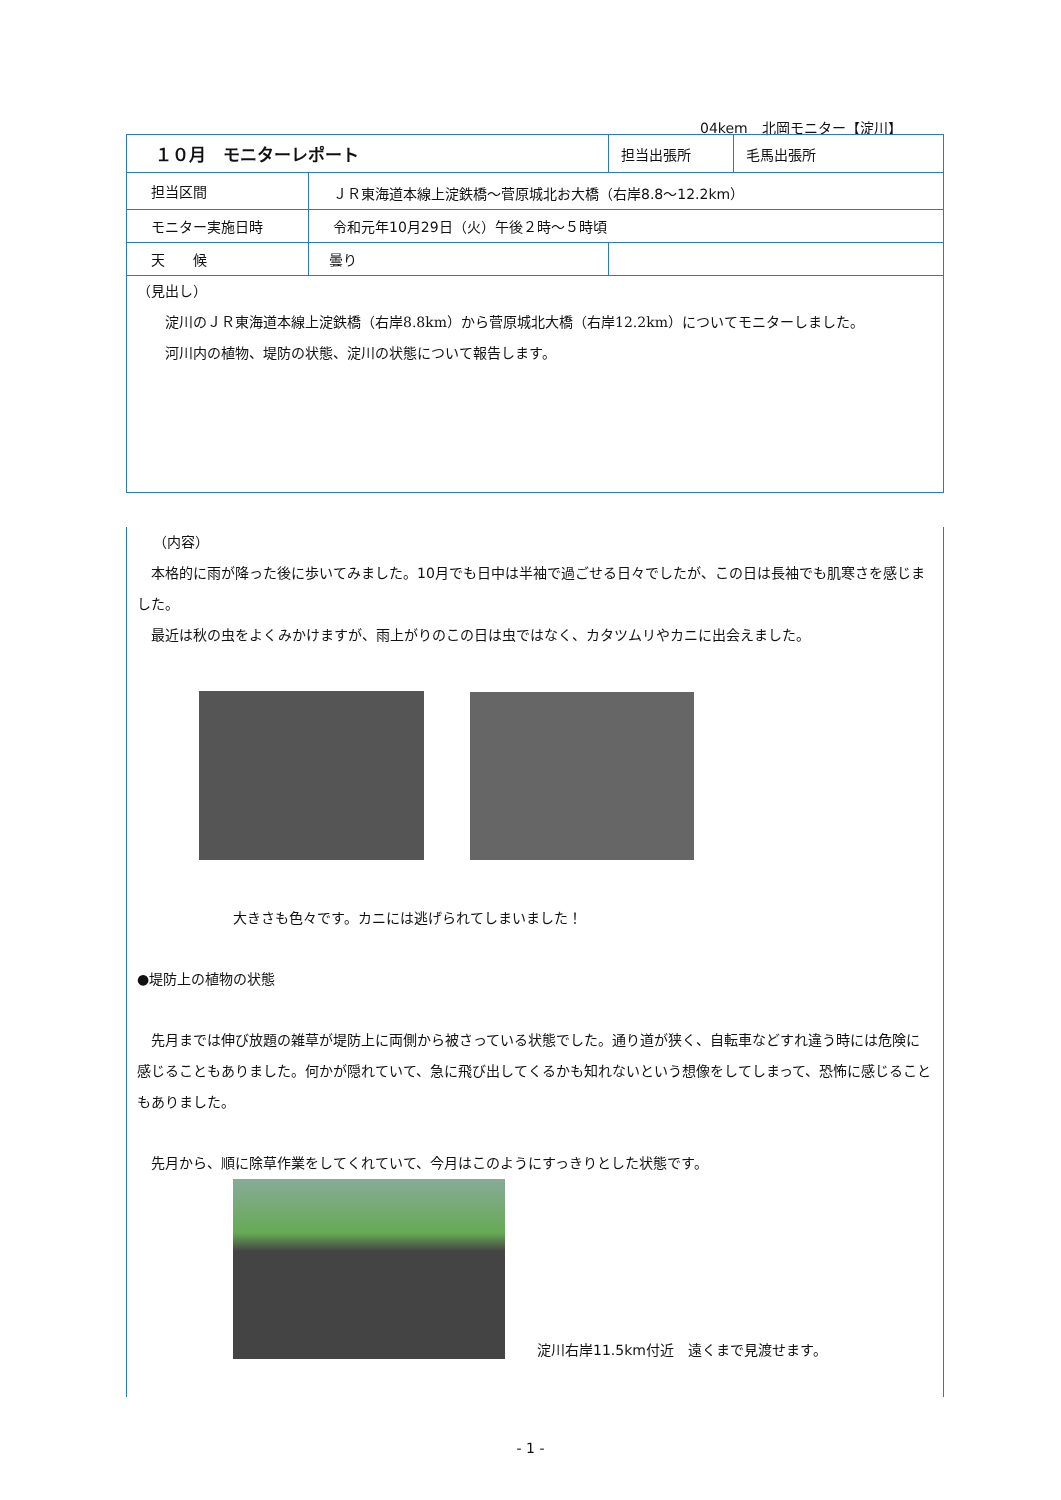04kem　北岡モニター【淀川】
| １０月 モニターレポート | | 担当出張所 | 毛馬出張所 |
| 担当区間 | ＪＲ東海道本線上淀鉄橋～菅原城北お大橋（右岸8.8～12.2km） | | |
| モニター実施日時 | 令和元年10月29日（火）午後２時～５時頃 | | |
| 天 候 | 曇り | | |
（見出し）
淀川のＪＲ東海道本線上淀鉄橋（右岸8.8km）から菅原城北大橋（右岸12.2km）についてモニターしました。
河川内の植物、堤防の状態、淀川の状態について報告します。
（内容）
　本格的に雨が降った後に歩いてみました。10月でも日中は半袖で過ごせる日々でしたが、この日は長袖でも肌寒さを感じました。
　最近は秋の虫をよくみかけますが、雨上がりのこの日は虫ではなく、カタツムリやカニに出会えました。
大きさも色々です。カニには逃げられてしまいました！
●堤防上の植物の状態
　先月までは伸び放題の雑草が堤防上に両側から被さっている状態でした。通り道が狭く、自転車などすれ違う時には危険に感じることもありました。何かが隠れていて、急に飛び出してくるかも知れないという想像をしてしまって、恐怖に感じることもありました。
　先月から、順に除草作業をしてくれていて、今月はこのようにすっきりとした状態です。
淀川右岸11.5km付近　遠くまで見渡せます。
- 1 -